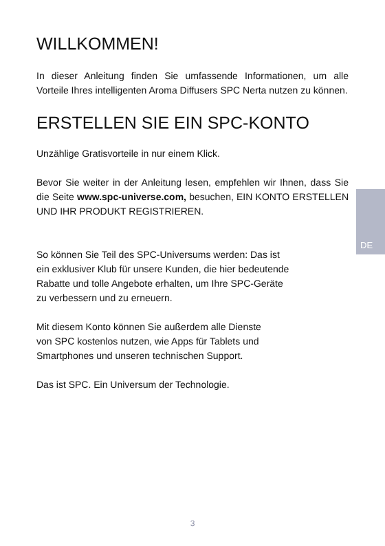DE
WILLKOMMEN!
In dieser Anleitung finden Sie umfassende Informationen, um alle Vorteile Ihres intelligenten Aroma Diffusers SPC Nerta nutzen zu können.
ERSTELLEN SIE EIN SPC-KONTO
Unzählige Gratisvorteile in nur einem Klick.
Bevor Sie weiter in der Anleitung lesen, empfehlen wir Ihnen, dass Sie die Seite www.spc-universe.com, besuchen, EIN KONTO ERSTELLEN UND IHR PRODUKT REGISTRIEREN.
So können Sie Teil des SPC-Universums werden: Das ist
ein exklusiver Klub für unsere Kunden, die hier bedeutende
Rabatte und tolle Angebote erhalten, um Ihre SPC-Geräte
zu verbessern und zu erneuern.
Mit diesem Konto können Sie außerdem alle Dienste
von SPC kostenlos nutzen, wie Apps für Tablets und
Smartphones und unseren technischen Support.
Das ist SPC. Ein Universum der Technologie.
3